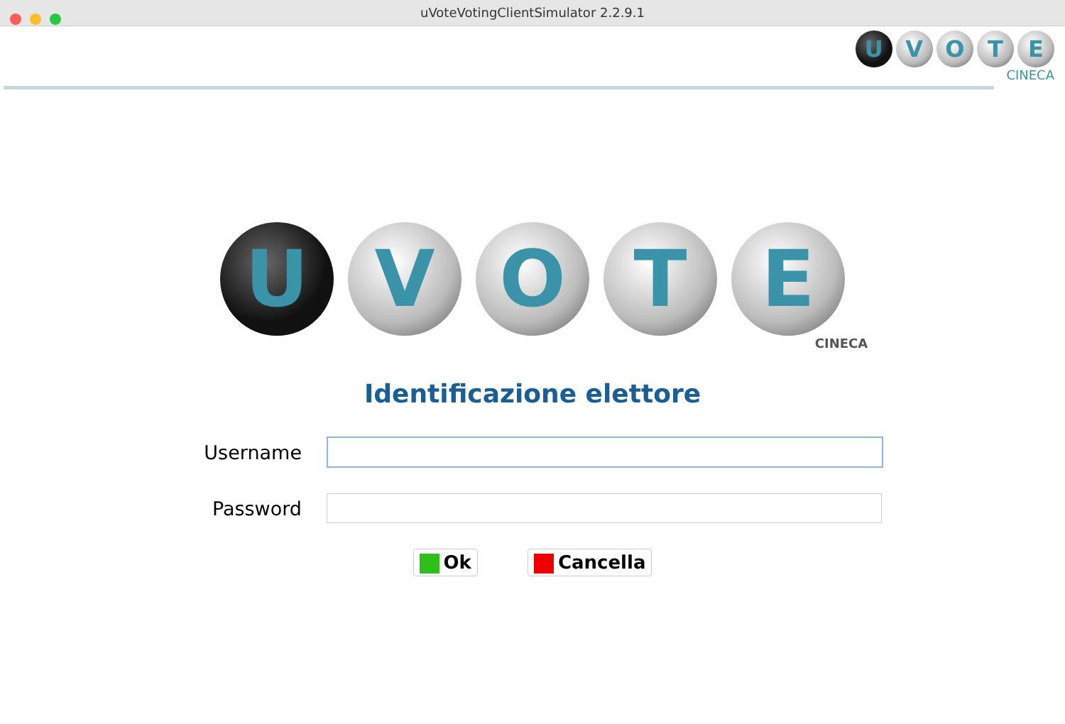uVoteVotingClientSimulator 2.2.9.1
U V O T E
CINECA
U VOTE
CINECA
Identificazione elettore
Username
Password
Ok Cancella